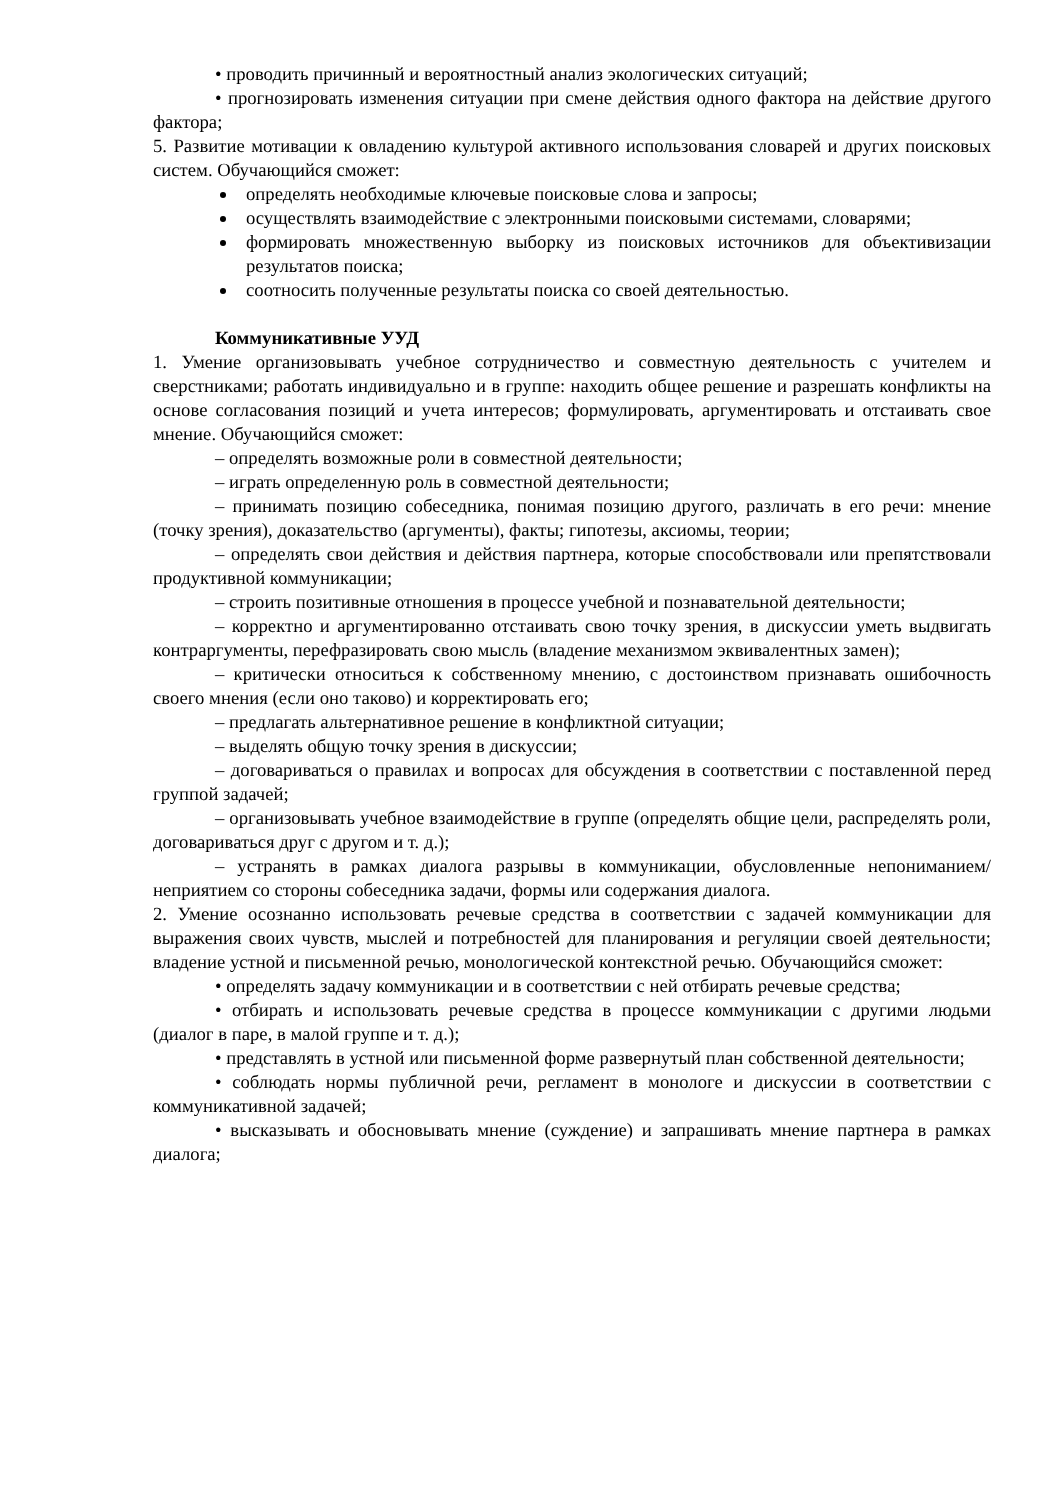• проводить причинный и вероятностный анализ экологических ситуаций;
• прогнозировать изменения ситуации при смене действия одного фактора на действие другого фактора;
5. Развитие мотивации к овладению культурой активного использования словарей и других поисковых систем. Обучающийся сможет:
определять необходимые ключевые поисковые слова и запросы;
осуществлять взаимодействие с электронными поисковыми системами, словарями;
формировать множественную выборку из поисковых источников для объективизации результатов поиска;
соотносить полученные результаты поиска со своей деятельностью.
Коммуникативные УУД
1. Умение организовывать учебное сотрудничество и совместную деятельность с учителем и сверстниками; работать индивидуально и в группе: находить общее решение и разрешать конфликты на основе согласования позиций и учета интересов; формулировать, аргументировать и отстаивать свое мнение. Обучающийся сможет:
– определять возможные роли в совместной деятельности;
– играть определенную роль в совместной деятельности;
– принимать позицию собеседника, понимая позицию другого, различать в его речи: мнение (точку зрения), доказательство (аргументы), факты; гипотезы, аксиомы, теории;
– определять свои действия и действия партнера, которые способствовали или препятствовали продуктивной коммуникации;
– строить позитивные отношения в процессе учебной и познавательной деятельности;
– корректно и аргументированно отстаивать свою точку зрения, в дискуссии уметь выдвигать контраргументы, перефразировать свою мысль (владение механизмом эквивалентных замен);
– критически относиться к собственному мнению, с достоинством признавать ошибочность своего мнения (если оно таково) и корректировать его;
– предлагать альтернативное решение в конфликтной ситуации;
– выделять общую точку зрения в дискуссии;
– договариваться о правилах и вопросах для обсуждения в соответствии с поставленной перед группой задачей;
– организовывать учебное взаимодействие в группе (определять общие цели, распределять роли, договариваться друг с другом и т. д.);
– устранять в рамках диалога разрывы в коммуникации, обусловленные непониманием/неприятием со стороны собеседника задачи, формы или содержания диалога.
2. Умение осознанно использовать речевые средства в соответствии с задачей коммуникации для выражения своих чувств, мыслей и потребностей для планирования и регуляции своей деятельности; владение устной и письменной речью, монологической контекстной речью. Обучающийся сможет:
• определять задачу коммуникации и в соответствии с ней отбирать речевые средства;
• отбирать и использовать речевые средства в процессе коммуникации с другими людьми (диалог в паре, в малой группе и т. д.);
• представлять в устной или письменной форме развернутый план собственной деятельности;
• соблюдать нормы публичной речи, регламент в монологе и дискуссии в соответствии с коммуникативной задачей;
• высказывать и обосновывать мнение (суждение) и запрашивать мнение партнера в рамках диалога;